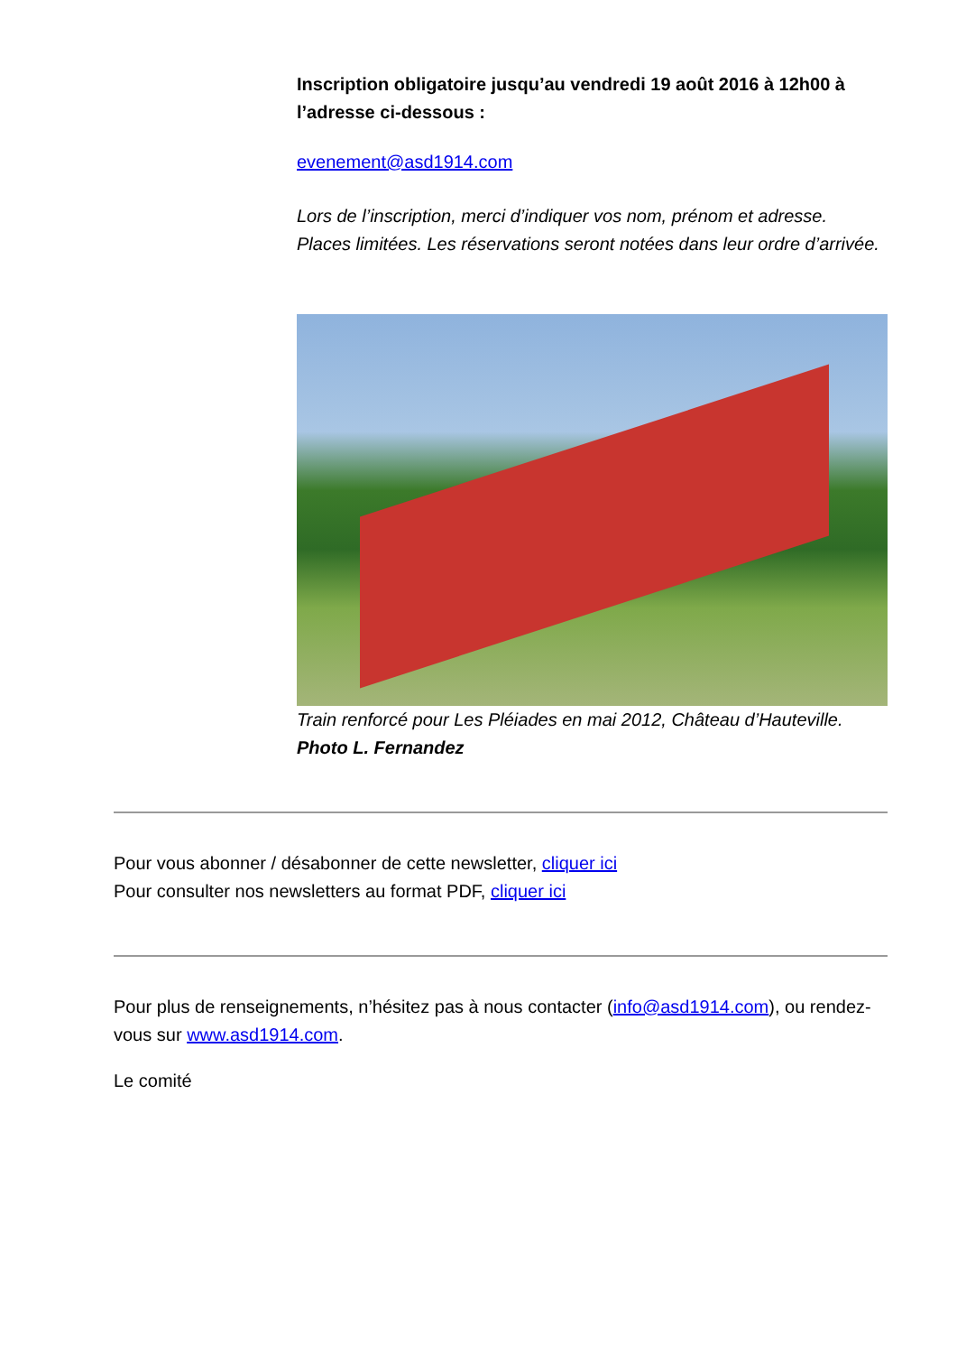Inscription obligatoire jusqu’au vendredi 19 août 2016 à 12h00 à l’adresse ci-dessous :
evenement@asd1914.com
Lors de l’inscription, merci d’indiquer vos nom, prénom et adresse.
Places limitées. Les réservations seront notées dans leur ordre d’arrivée.
Train renforcé pour Les Pléiades en mai 2012, Château d’Hauteville.
Photo L. Fernandez
Pour vous abonner / désabonner de cette newsletter, cliquer ici
Pour consulter nos newsletters au format PDF, cliquer ici
Pour plus de renseignements, n’hésitez pas à nous contacter (info@asd1914.com), ou rendez-vous sur www.asd1914.com.
Le comité